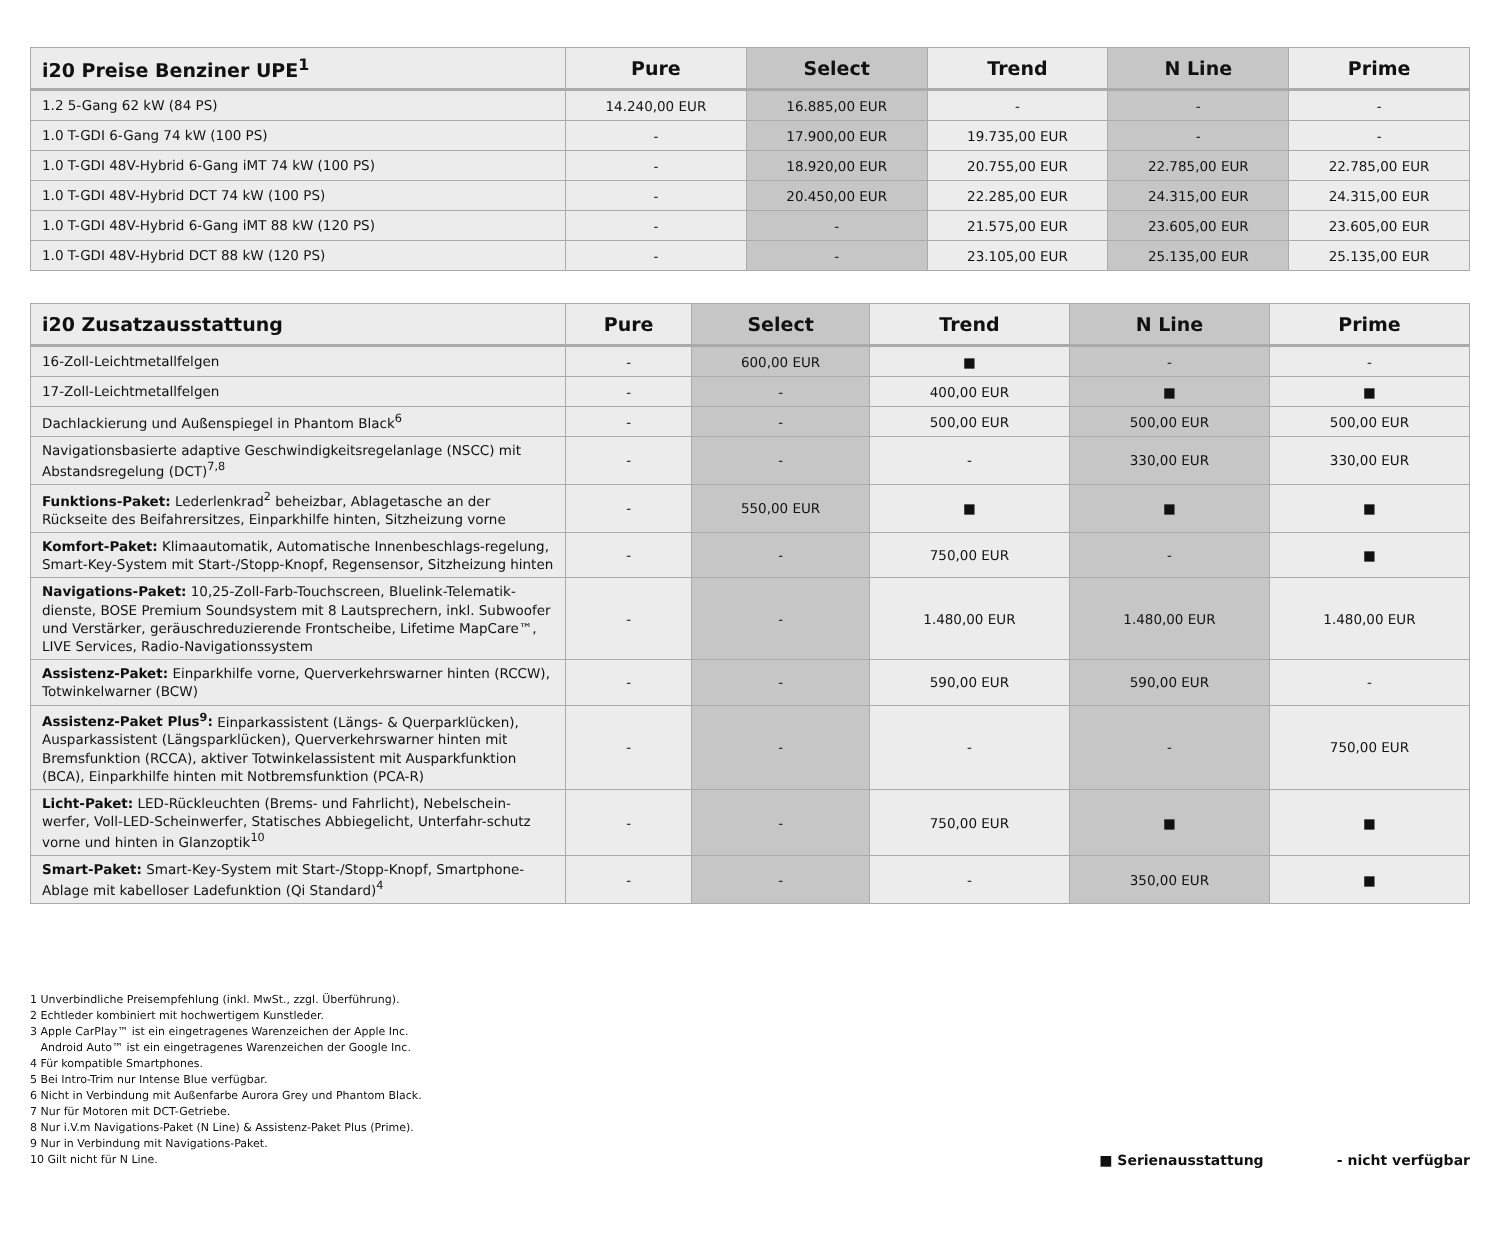| i20 Preise Benziner UPE<sup>1</sup> | Pure | Select | Trend | N Line | Prime |
| --- | --- | --- | --- | --- | --- |
| 1.2 5-Gang 62 kW (84 PS) | 14.240,00 EUR | 16.885,00 EUR | - | - | - |
| 1.0 T-GDI 6-Gang 74 kW (100 PS) | - | 17.900,00 EUR | 19.735,00 EUR | - | - |
| 1.0 T-GDI 48V-Hybrid 6-Gang iMT 74 kW (100 PS) | - | 18.920,00 EUR | 20.755,00 EUR | 22.785,00 EUR | 22.785,00 EUR |
| 1.0 T-GDI 48V-Hybrid DCT 74 kW (100 PS) | - | 20.450,00 EUR | 22.285,00 EUR | 24.315,00 EUR | 24.315,00 EUR |
| 1.0 T-GDI 48V-Hybrid 6-Gang iMT 88 kW (120 PS) | - | - | 21.575,00 EUR | 23.605,00 EUR | 23.605,00 EUR |
| 1.0 T-GDI 48V-Hybrid DCT 88 kW (120 PS) | - | - | 23.105,00 EUR | 25.135,00 EUR | 25.135,00 EUR |
| i20 Zusatzausstattung | Pure | Select | Trend | N Line | Prime |
| --- | --- | --- | --- | --- | --- |
| 16-Zoll-Leichtmetallfelgen | - | 600,00 EUR | ■ | - | - |
| 17-Zoll-Leichtmetallfelgen | - | - | 400,00 EUR | ■ | ■ |
| Dachlackierung und Außenspiegel in Phantom Black<sup>6</sup> | - | - | 500,00 EUR | 500,00 EUR | 500,00 EUR |
| Navigationsbasierte adaptive Geschwindigkeitsregelanlage (NSCC) mit Abstandsregelung (DCT)<sup>7,8</sup> | - | - | - | 330,00 EUR | 330,00 EUR |
| Funktions-Paket: Lederlenkrad<sup>2</sup> beheizbar, Ablagetasche an der Rückseite des Beifahrersitzes, Einparkhilfe hinten, Sitzheizung vorne | - | 550,00 EUR | ■ | ■ | ■ |
| Komfort-Paket: Klimaautomatik, Automatische Innenbeschlags-regelung, Smart-Key-System mit Start-/Stopp-Knopf, Regensensor, Sitzheizung hinten | - | - | 750,00 EUR | - | ■ |
| Navigations-Paket: 10,25-Zoll-Farb-Touchscreen, Bluelink-Telematik-dienste, BOSE Premium Soundsystem mit 8 Lautsprechern, inkl. Subwoofer und Verstärker, geräuschreduzierende Frontscheibe, Lifetime MapCare™, LIVE Services, Radio-Navigationssystem | - | - | 1.480,00 EUR | 1.480,00 EUR | 1.480,00 EUR |
| Assistenz-Paket: Einparkhilfe vorne, Querverkehrswarner hinten (RCCW), Totwinkelwarner (BCW) | - | - | 590,00 EUR | 590,00 EUR | - |
| Assistenz-Paket Plus<sup>9</sup>: Einparkassistent (Längs- & Querparklücken), Ausparkassistent (Längsparklücken), Querverkehrswarner hinten mit Bremsfunktion (RCCA), aktiver Totwinkelassistent mit Ausparkfunktion (BCA), Einparkhilfe hinten mit Notbremsfunktion (PCA-R) | - | - | - | - | 750,00 EUR |
| Licht-Paket: LED-Rückleuchten (Brems- und Fahrlicht), Nebelschein-werfer, Voll-LED-Scheinwerfer, Statisches Abbiegelicht, Unterfahr-schutz vorne und hinten in Glanzoptik<sup>10</sup> | - | - | 750,00 EUR | ■ | ■ |
| Smart-Paket: Smart-Key-System mit Start-/Stopp-Knopf, Smartphone-Ablage mit kabelloser Ladefunktion (Qi Standard)<sup>4</sup> | - | - | - | 350,00 EUR | ■ |
1 Unverbindliche Preisempfehlung (inkl. MwSt., zzgl. Überführung).
2 Echtleder kombiniert mit hochwertigem Kunstleder.
3 Apple CarPlay™ ist ein eingetragenes Warenzeichen der Apple Inc.
Android Auto™ ist ein eingetragenes Warenzeichen der Google Inc.
4 Für kompatible Smartphones.
5 Bei Intro-Trim nur Intense Blue verfügbar.
6 Nicht in Verbindung mit Außenfarbe Aurora Grey und Phantom Black.
7 Nur für Motoren mit DCT-Getriebe.
8 Nur i.V.m Navigations-Paket (N Line) & Assistenz-Paket Plus (Prime).
9 Nur in Verbindung mit Navigations-Paket.
10 Gilt nicht für N Line.
■ Serienausstattung - nicht verfügbar